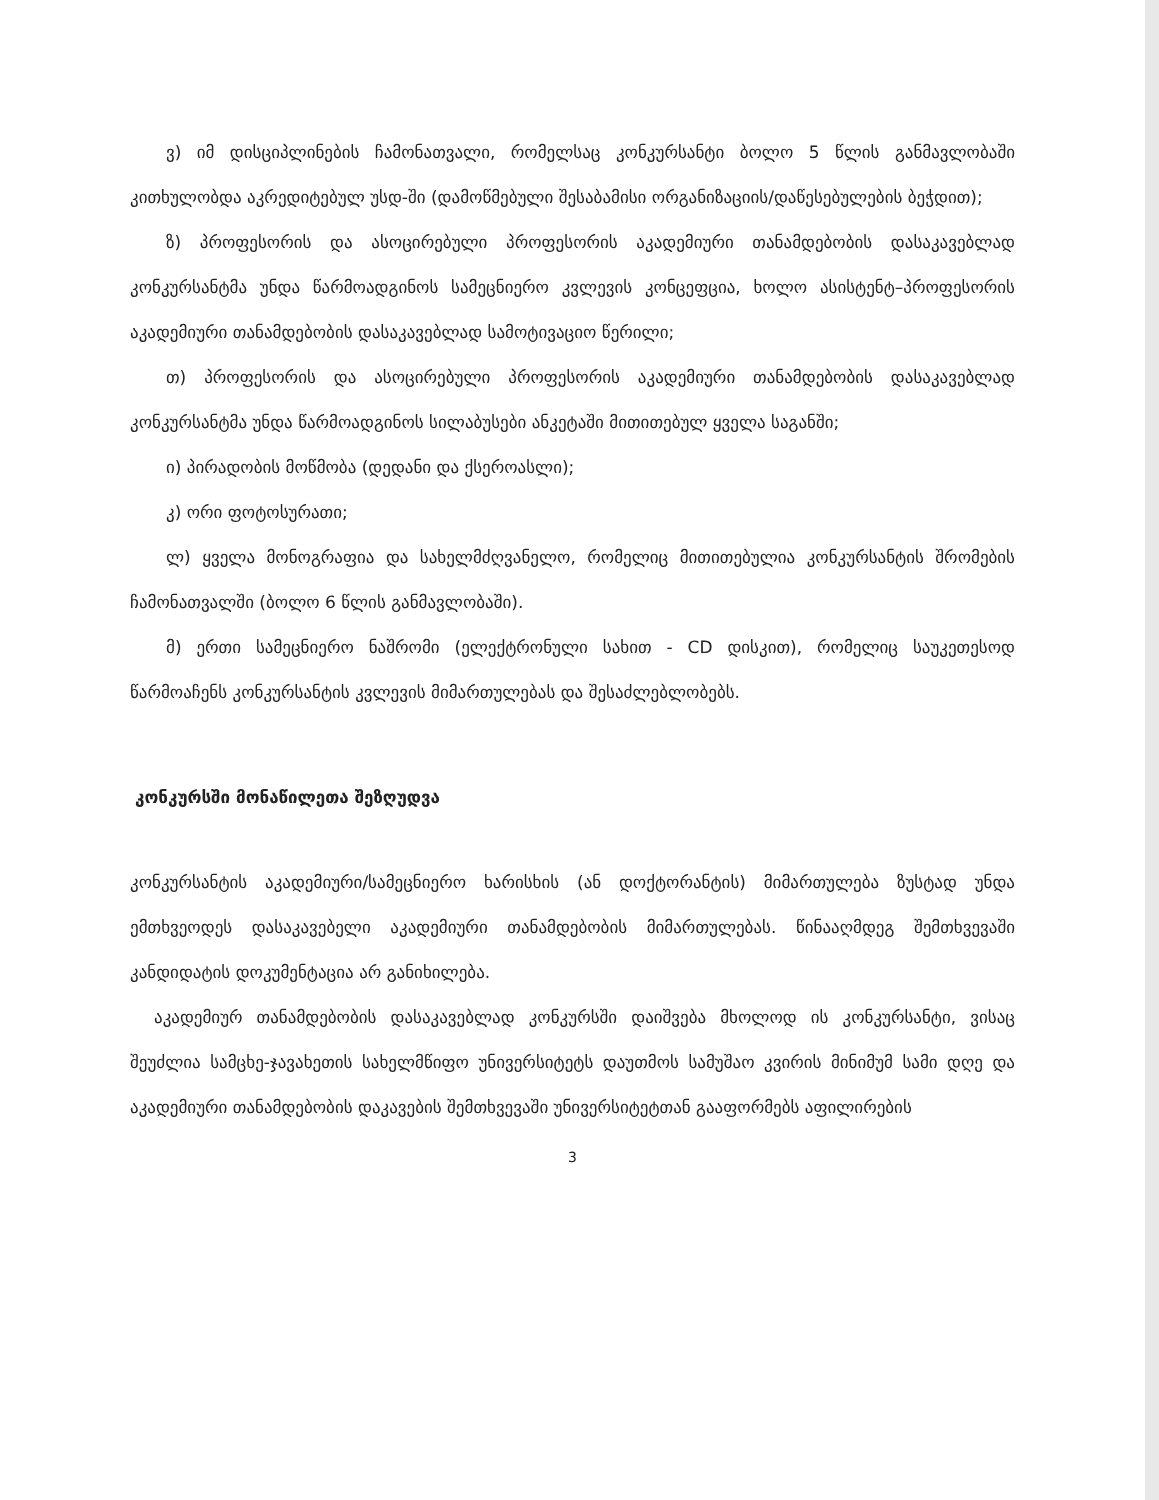ვ) იმ დისციპლინების ჩამონათვალი, რომელსაც კონკურსანტი ბოლო 5 წლის განმავლობაში კითხულობდა აკრედიტებულ უსდ-ში (დამოწმებული შესაბამისი ორგანიზაციის/დაწესებულების ბეჭდით);
ზ) პროფესორის და ასოცირებული პროფესორის აკადემიური თანამდებობის დასაკავებლად კონკურსანტმა უნდა წარმოადგინოს სამეცნიერო კვლევის კონცეფცია, ხოლო ასისტენტ–პროფესორის აკადემიური თანამდებობის დასაკავებლად სამოტივაციო წერილი;
თ) პროფესორის და ასოცირებული პროფესორის აკადემიური თანამდებობის დასაკავებლად კონკურსანტმა უნდა წარმოადგინოს სილაბუსები ანკეტაში მითითებულ ყველა საგანში;
ი) პირადობის მოწმობა (დედანი და ქსეროასლი);
კ) ორი ფოტოსურათი;
ლ) ყველა მონოგრაფია და სახელმძღვანელო, რომელიც მითითებულია კონკურსანტის შრომების ჩამონათვალში (ბოლო 6 წლის განმავლობაში).
მ) ერთი სამეცნიერო ნაშრომი (ელექტრონული სახით - CD დისკით), რომელიც საუკეთესოდ წარმოაჩენს კონკურსანტის კვლევის მიმართულებას და შესაძლებლობებს.
კონკურსში მონაწილეთა შეზღუდვა
კონკურსანტის აკადემიური/სამეცნიერო ხარისხის (ან დოქტორანტის) მიმართულება ზუსტად უნდა ემთხვეოდეს დასაკავებელი აკადემიური თანამდებობის მიმართულებას. წინააღმდეგ შემთხვევაში კანდიდატის დოკუმენტაცია არ განიხილება.
აკადემიურ თანამდებობის დასაკავებლად კონკურსში დაიშვება მხოლოდ ის კონკურსანტი, ვისაც შეუძლია სამცხე-ჯავახეთის სახელმწიფო უნივერსიტეტს დაუთმოს სამუშაო კვირის მინიმუმ სამი დღე და აკადემიური თანამდებობის დაკავების შემთხვევაში უნივერსიტეტთან გააფორმებს აფილირების
3